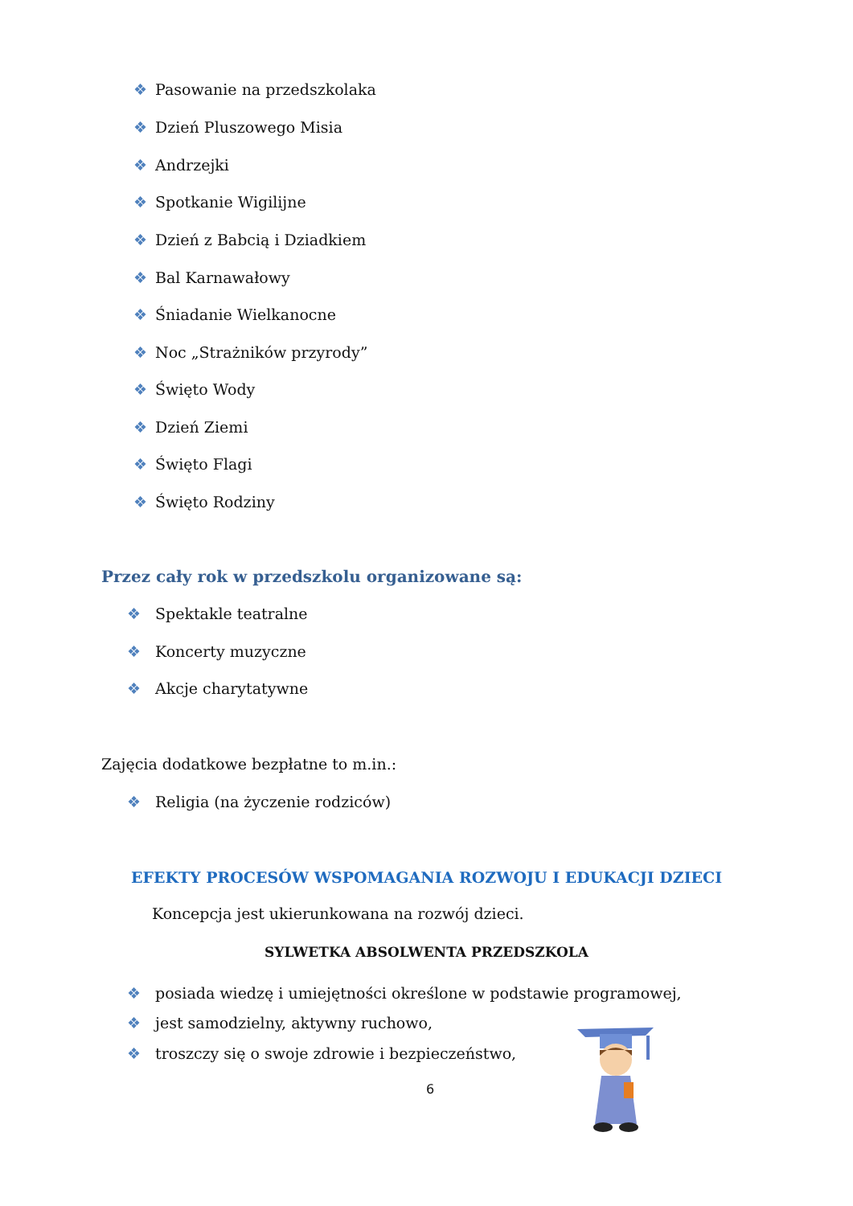❖ Pasowanie na przedszkolaka
❖ Dzień Pluszowego Misia
❖ Andrzejki
❖ Spotkanie Wigilijne
❖ Dzień z Babcią i Dziadkiem
❖ Bal Karnawałowy
❖ Śniadanie Wielkanocne
❖ Noc „Strażników przyrody”
❖ Święto Wody
❖ Dzień Ziemi
❖ Święto Flagi
❖ Święto Rodziny
Przez cały rok w przedszkolu organizowane są:
❖ Spektakle teatralne
❖ Koncerty muzyczne
❖ Akcje charytatywne
Zajęcia dodatkowe bezpłatne to m.in.:
❖ Religia (na życzenie rodziców)
EFEKTY PROCESÓW WSPOMAGANIA ROZWOJU I EDUKACJI DZIECI
Koncepcja jest ukierunkowana na rozwój dzieci.
SYLWETKA ABSOLWENTA PRZEDSZKOLA
❖ posiada wiedzę i umiejętności określone w podstawie programowej,
❖ jest samodzielny, aktywny ruchowo,
❖ troszczy się o swoje zdrowie i bezpieczeństwo,
6